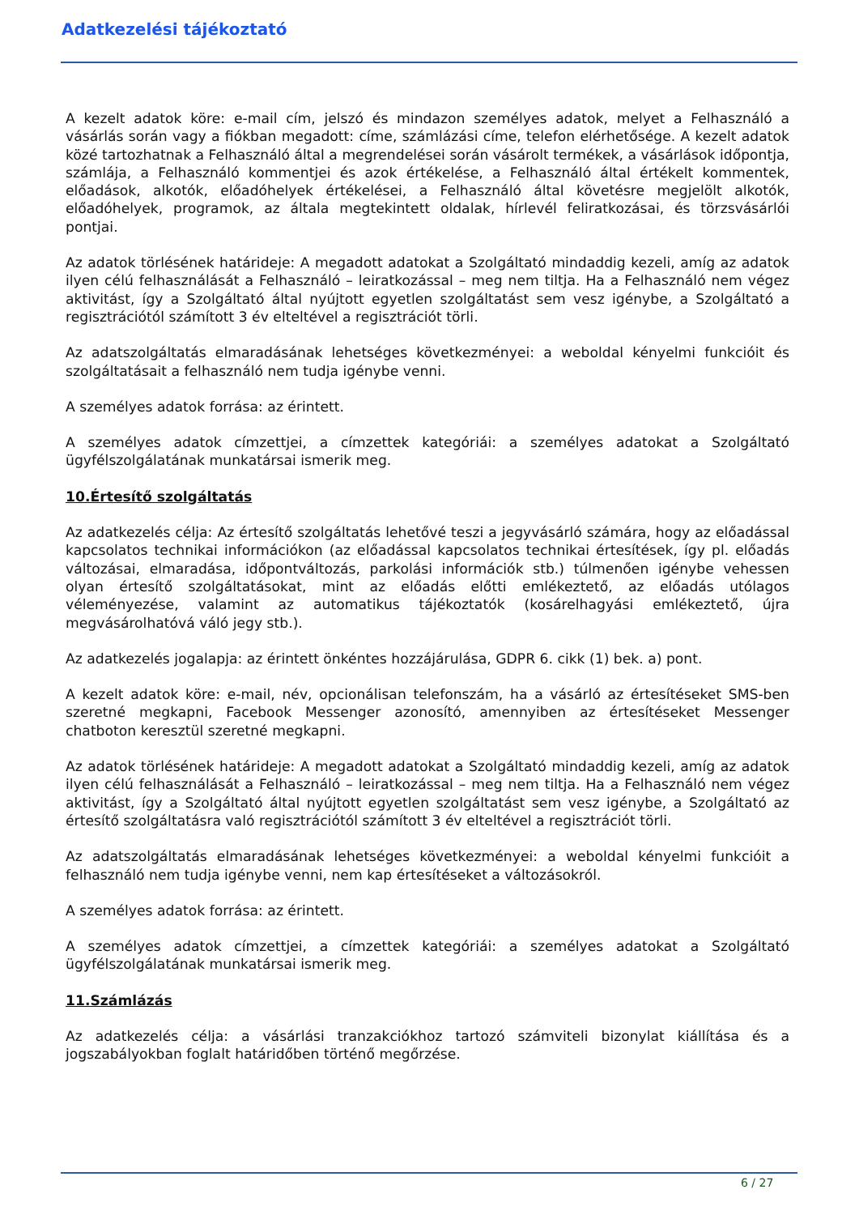Adatkezelési tájékoztató
A kezelt adatok köre: e-mail cím, jelszó és mindazon személyes adatok, melyet a Felhasználó a vásárlás során vagy a fiókban megadott: címe, számlázási címe, telefon elérhetősége. A kezelt adatok közé tartozhatnak a Felhasználó által a megrendelései során vásárolt termékek, a vásárlások időpontja, számlája, a Felhasználó kommentjei és azok értékelése, a Felhasználó által értékelt kommentek, előadások, alkotók, előadóhelyek értékelései, a Felhasználó által követésre megjelölt alkotók, előadóhelyek, programok, az általa megtekintett oldalak, hírlevél feliratkozásai, és törzsvásárlói pontjai.
Az adatok törlésének határideje: A megadott adatokat a Szolgáltató mindaddig kezeli, amíg az adatok ilyen célú felhasználását a Felhasználó – leiratkozással – meg nem tiltja. Ha a Felhasználó nem végez aktivitást, így a Szolgáltató által nyújtott egyetlen szolgáltatást sem vesz igénybe, a Szolgáltató a regisztrációtól számított 3 év elteltével a regisztrációt törli.
Az adatszolgáltatás elmaradásának lehetséges következményei: a weboldal kényelmi funkcióit és szolgáltatásait a felhasználó nem tudja igénybe venni.
A személyes adatok forrása: az érintett.
A személyes adatok címzettjei, a címzettek kategóriái: a személyes adatokat a Szolgáltató ügyfélszolgálatának munkatársai ismerik meg.
10.Értesítő szolgáltatás
Az adatkezelés célja: Az értesítő szolgáltatás lehetővé teszi a jegyvásárló számára, hogy az előadással kapcsolatos technikai információkon (az előadással kapcsolatos technikai értesítések, így pl. előadás változásai, elmaradása, időpontváltozás, parkolási információk stb.) túlmenően igénybe vehessen olyan értesítő szolgáltatásokat, mint az előadás előtti emlékeztető, az előadás utólagos véleményezése, valamint az automatikus tájékoztatók (kosárelhagyási emlékeztető, újra megvásárolhatóvá váló jegy stb.).
Az adatkezelés jogalapja: az érintett önkéntes hozzájárulása, GDPR 6. cikk (1) bek. a) pont.
A kezelt adatok köre: e-mail, név, opcionálisan telefonszám, ha a vásárló az értesítéseket SMS-ben szeretné megkapni, Facebook Messenger azonosító, amennyiben az értesítéseket Messenger chatboton keresztül szeretné megkapni.
Az adatok törlésének határideje: A megadott adatokat a Szolgáltató mindaddig kezeli, amíg az adatok ilyen célú felhasználását a Felhasználó – leiratkozással – meg nem tiltja. Ha a Felhasználó nem végez aktivitást, így a Szolgáltató által nyújtott egyetlen szolgáltatást sem vesz igénybe, a Szolgáltató az értesítő szolgáltatásra való regisztrációtól számított 3 év elteltével a regisztrációt törli.
Az adatszolgáltatás elmaradásának lehetséges következményei: a weboldal kényelmi funkcióit a felhasználó nem tudja igénybe venni, nem kap értesítéseket a változásokról.
A személyes adatok forrása: az érintett.
A személyes adatok címzettjei, a címzettek kategóriái: a személyes adatokat a Szolgáltató ügyfélszolgálatának munkatársai ismerik meg.
11.Számlázás
Az adatkezelés célja: a vásárlási tranzakciókhoz tartozó számviteli bizonylat kiállítása és a jogszabályokban foglalt határidőben történő megőrzése.
6 / 27